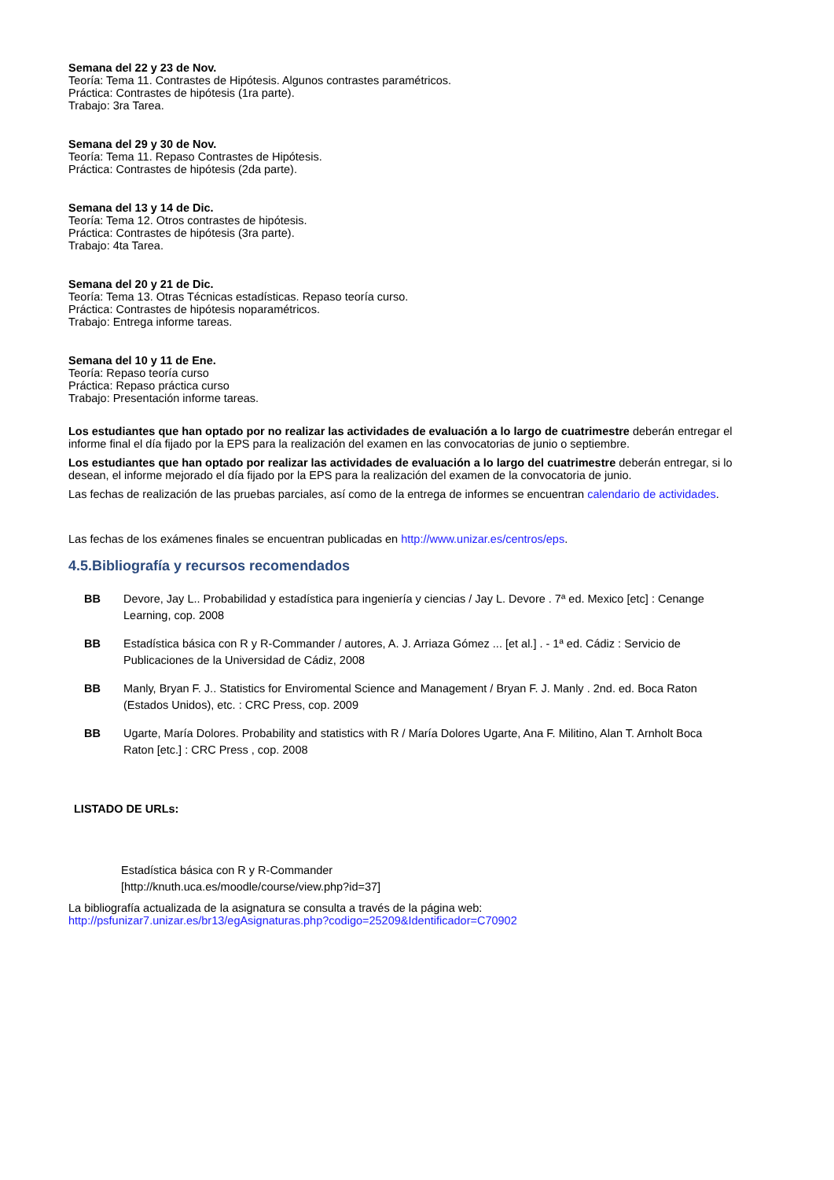Semana del 22 y 23 de Nov.
Teoría: Tema 11. Contrastes de Hipótesis. Algunos contrastes paramétricos.
Práctica: Contrastes de hipótesis (1ra parte).
Trabajo: 3ra Tarea.
Semana del 29 y 30 de Nov.
Teoría: Tema 11. Repaso Contrastes de Hipótesis.
Práctica: Contrastes de hipótesis (2da parte).
Semana del 13 y 14 de Dic.
Teoría: Tema 12. Otros contrastes de hipótesis.
Práctica: Contrastes de hipótesis (3ra parte).
Trabajo: 4ta Tarea.
Semana del 20 y 21 de Dic.
Teoría: Tema 13. Otras Técnicas estadísticas. Repaso teoría curso.
Práctica: Contrastes de hipótesis noparamétricos.
Trabajo: Entrega informe tareas.
Semana del 10 y 11 de Ene.
Teoría: Repaso teoría curso
Práctica: Repaso práctica curso
Trabajo: Presentación informe tareas.
Los estudiantes que han optado por no realizar las actividades de evaluación a lo largo de cuatrimestre deberán entregar el informe final el día fijado por la EPS para la realización del examen en las convocatorias de junio o septiembre.
Los estudiantes que han optado por realizar las actividades de evaluación a lo largo del cuatrimestre deberán entregar, si lo desean, el informe mejorado el día fijado por la EPS para la realización del examen de la convocatoria de junio.
Las fechas de realización de las pruebas parciales, así como de la entrega de informes se encuentran calendario de actividades.
Las fechas de los exámenes finales se encuentran publicadas en http://www.unizar.es/centros/eps.
4.5.Bibliografía y recursos recomendados
BB Devore, Jay L.. Probabilidad y estadística para ingeniería y ciencias / Jay L. Devore . 7ª ed. Mexico [etc] : Cenange Learning, cop. 2008
BB Estadística básica con R y R-Commander / autores, A. J. Arriaza Gómez ... [et al.] . - 1ª ed. Cádiz : Servicio de Publicaciones de la Universidad de Cádiz, 2008
BB Manly, Bryan F. J.. Statistics for Enviromental Science and Management / Bryan F. J. Manly . 2nd. ed. Boca Raton (Estados Unidos), etc. : CRC Press, cop. 2009
BB Ugarte, María Dolores. Probability and statistics with R / María Dolores Ugarte, Ana F. Militino, Alan T. Arnholt Boca Raton [etc.] : CRC Press , cop. 2008
LISTADO DE URLs:
Estadística básica con R y R-Commander
[http://knuth.uca.es/moodle/course/view.php?id=37]
La bibliografía actualizada de la asignatura se consulta a través de la página web:
http://psfunizar7.unizar.es/br13/egAsignaturas.php?codigo=25209&Identificador=C70902